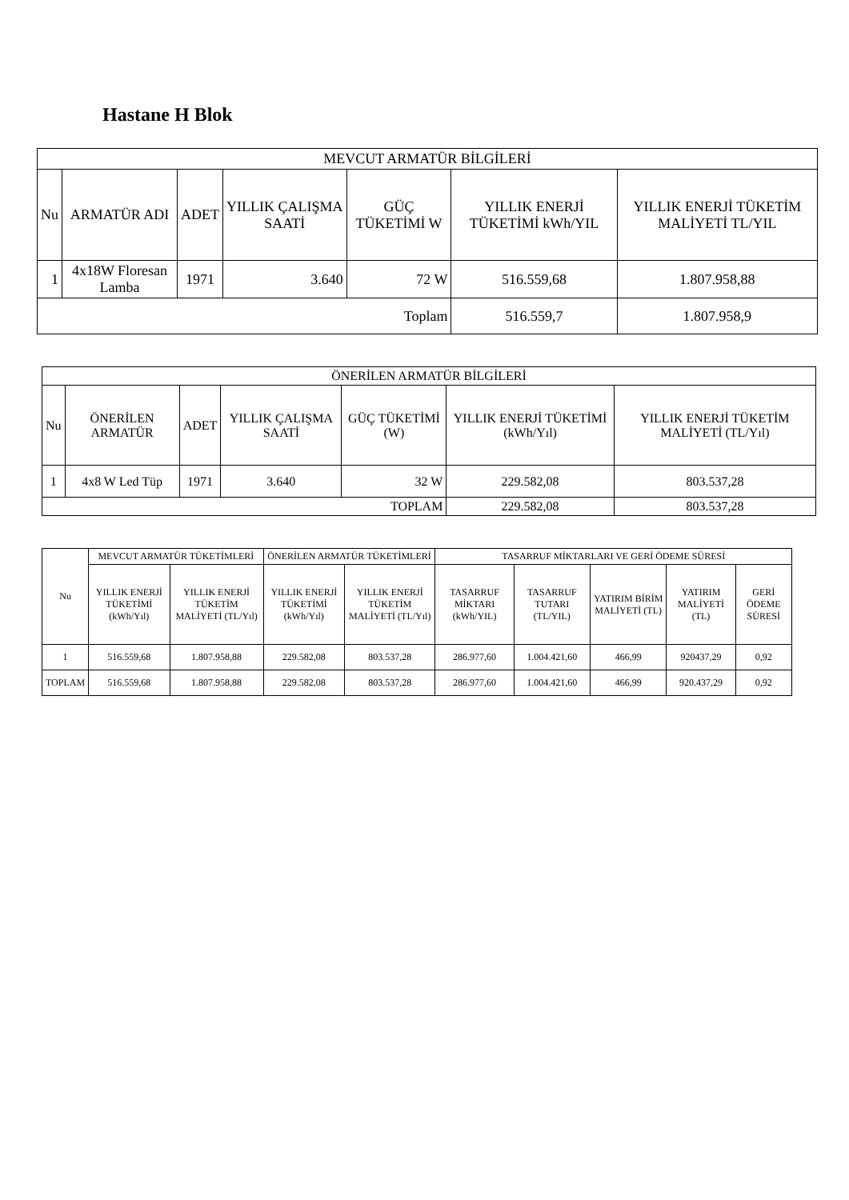Hastane H Blok
| MEVCUT ARMATÜR BİLGİLERİ | | | | | | |
| --- | --- | --- | --- | --- | --- | --- |
| Nu | ARMATÜR ADI | ADET | YILLIK ÇALIŞMA SAATİ | GÜÇ TÜKETİMİ W | YILLIK ENERJİ TÜKETİMİ kWh/YIL | YILLIK ENERJİ TÜKETİM MALİYETİ TL/YIL |
| 1 | 4x18W Floresan Lamba | 1971 | 3.640 | 72 W | 516.559,68 | 1.807.958,88 |
| Toplam | | | | | 516.559,7 | 1.807.958,9 |
| ÖNERİLEN ARMATÜR BİLGİLERİ | | | | | | |
| --- | --- | --- | --- | --- | --- | --- |
| Nu | ÖNERİLEN ARMATÜR | ADET | YILLIK ÇALIŞMA SAATİ | GÜÇ TÜKETİMİ (W) | YILLIK ENERJİ TÜKETİMİ (kWh/Yıl) | YILLIK ENERJİ TÜKETİM MALİYETİ (TL/Yıl) |
| 1 | 4x8 W Led Tüp | 1971 | 3.640 | 32 W | 229.582,08 | 803.537,28 |
| TOPLAM | | | | | 229.582,08 | 803.537,28 |
| Nu | MEVCUT ARMATÜR TÜKETİMLERİ | | ÖNERİLEN ARMATÜR TÜKETİMLERİ | | TASARRUF MİKTARLARI VE GERİ ÖDEME SÜRESİ | | | | |
| --- | --- | --- | --- | --- | --- | --- | --- | --- | --- |
| | YILLIK ENERJİ TÜKETİMİ (kWh/Yıl) | YILLIK ENERJİ TÜKETİM MALİYETİ (TL/Yıl) | YILLIK ENERJİ TÜKETİMİ (kWh/Yıl) | YILLIK ENERJİ TÜKETİM MALİYETİ (TL/Yıl) | TASARRUF MİKTARI (kWh/YIL) | TASARRUF TUTARI (TL/YIL) | YATIRIM BİRİM MALİYETİ (TL) | YATIRIM MALİYETİ (TL) | GERİ ÖDEME SÜRESİ |
| 1 | 516.559,68 | 1.807.958,88 | 229.582,08 | 803.537,28 | 286.977,60 | 1.004.421,60 | 466,99 | 920437,29 | 0,92 |
| TOPLAM | 516.559,68 | 1.807.958,88 | 229.582,08 | 803.537,28 | 286.977,60 | 1.004.421,60 | 466,99 | 920.437,29 | 0,92 |